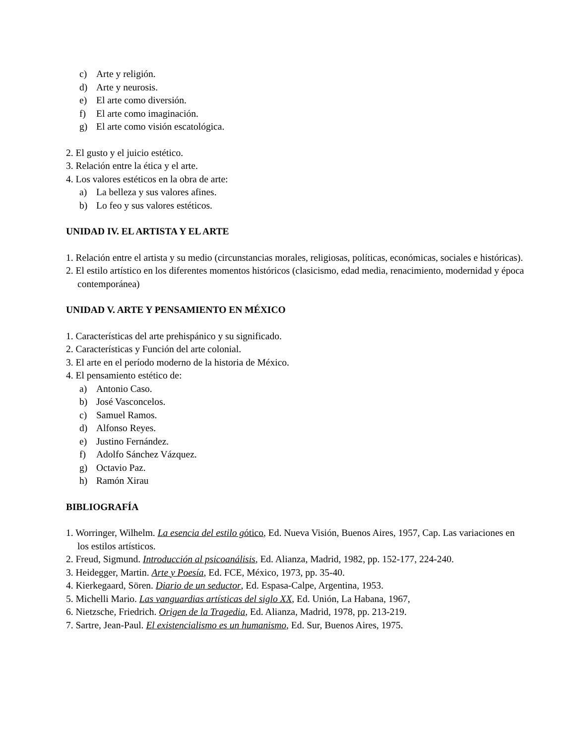c) Arte y religión.
d) Arte y neurosis.
e) El arte como diversión.
f) El arte como imaginación.
g) El arte como visión escatológica.
2. El gusto y el juicio estético.
3. Relación entre la ética y el arte.
4. Los valores estéticos en la obra de arte:
a) La belleza y sus valores afines.
b) Lo feo y sus valores estéticos.
UNIDAD IV. EL ARTISTA Y EL ARTE
1. Relación entre el artista y su medio (circunstancias morales, religiosas, políticas, económicas, sociales e históricas).
2. El estilo artístico en los diferentes momentos históricos (clasicismo, edad media, renacimiento, modernidad y época contemporánea)
UNIDAD V. ARTE Y PENSAMIENTO EN MÉXICO
1. Características del arte prehispánico y su significado.
2. Características y Función del arte colonial.
3. El arte en el período moderno de la historia de México.
4. El pensamiento estético de:
a) Antonio Caso.
b) José Vasconcelos.
c) Samuel Ramos.
d) Alfonso Reyes.
e) Justino Fernández.
f) Adolfo Sánchez Vázquez.
g) Octavio Paz.
h) Ramón Xirau
BIBLIOGRAFÍA
1. Worringer, Wilhelm. La esencia del estilo gótico, Ed. Nueva Visión, Buenos Aires, 1957, Cap. Las variaciones en los estilos artísticos.
2. Freud, Sigmund. Introducción al psicoanálisis, Ed. Alianza, Madrid, 1982, pp. 152-177, 224-240.
3. Heidegger, Martin. Arte y Poesía, Ed. FCE, México, 1973, pp. 35-40.
4. Kierkegaard, Sören. Diario de un seductor, Ed. Espasa-Calpe, Argentina, 1953.
5. Michelli Mario. Las vanguardias artísticas del siglo XX, Ed. Unión, La Habana, 1967,
6. Nietzsche, Friedrich. Origen de la Tragedia, Ed. Alianza, Madrid, 1978, pp. 213-219.
7. Sartre, Jean-Paul. El existencialismo es un humanismo, Ed. Sur, Buenos Aires, 1975.